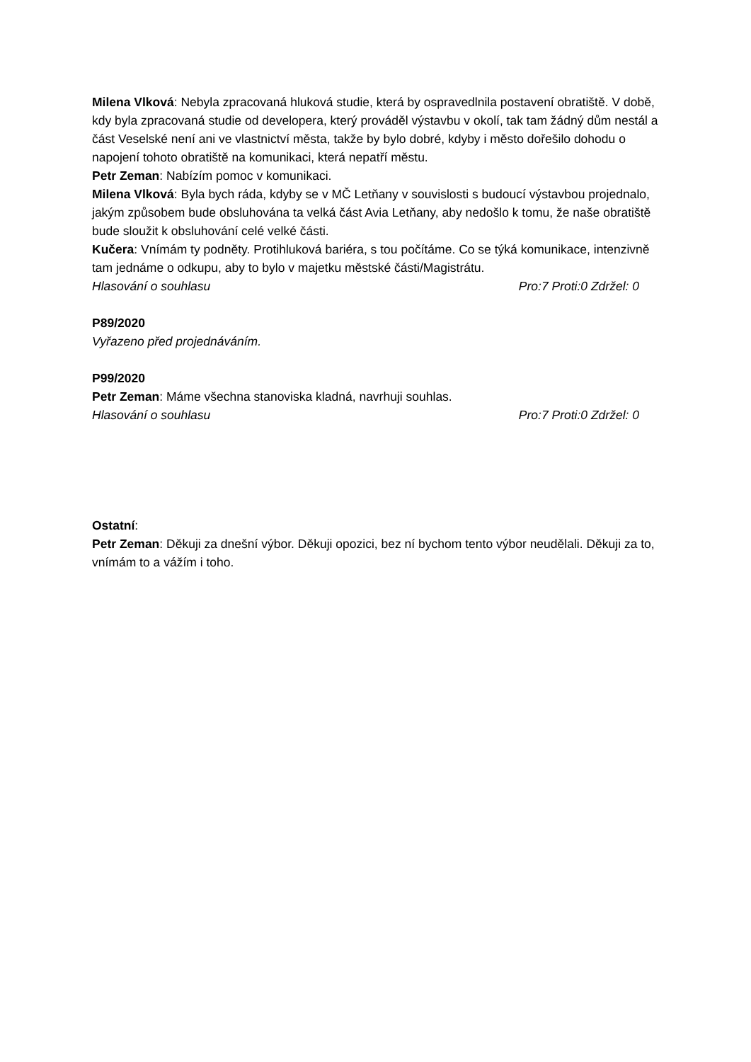Milena Vlková: Nebyla zpracovaná hluková studie, která by ospravedlnila postavení obratiště. V době, kdy byla zpracovaná studie od developera, který prováděl výstavbu v okolí, tak tam žádný dům nestál a část Veselské není ani ve vlastnictví města, takže by bylo dobré, kdyby i město dořešilo dohodu o napojení tohoto obratiště na komunikaci, která nepatří městu.
Petr Zeman: Nabízím pomoc v komunikaci.
Milena Vlková: Byla bych ráda, kdyby se v MČ Letňany v souvislosti s budoucí výstavbou projednalo, jakým způsobem bude obsluhována ta velká část Avia Letňany, aby nedošlo k tomu, že naše obratiště bude sloužit k obsluhování celé velké části.
Kučera: Vnímám ty podněty. Protihluková bariéra, s tou počítáme. Co se týká komunikace, intenzivně tam jednáme o odkupu, aby to bylo v majetku městské části/Magistrátu.
Hlasování o souhlasu Pro:7 Proti:0 Zdržel: 0
P89/2020
Vyřazeno před projednáváním.
P99/2020
Petr Zeman: Máme všechna stanoviska kladná, navrhuji souhlas.
Hlasování o souhlasu Pro:7 Proti:0 Zdržel: 0
Ostatní:
Petr Zeman: Děkuji za dnešní výbor. Děkuji opozici, bez ní bychom tento výbor neudělali. Děkuji za to, vnímám to a vážím i toho.